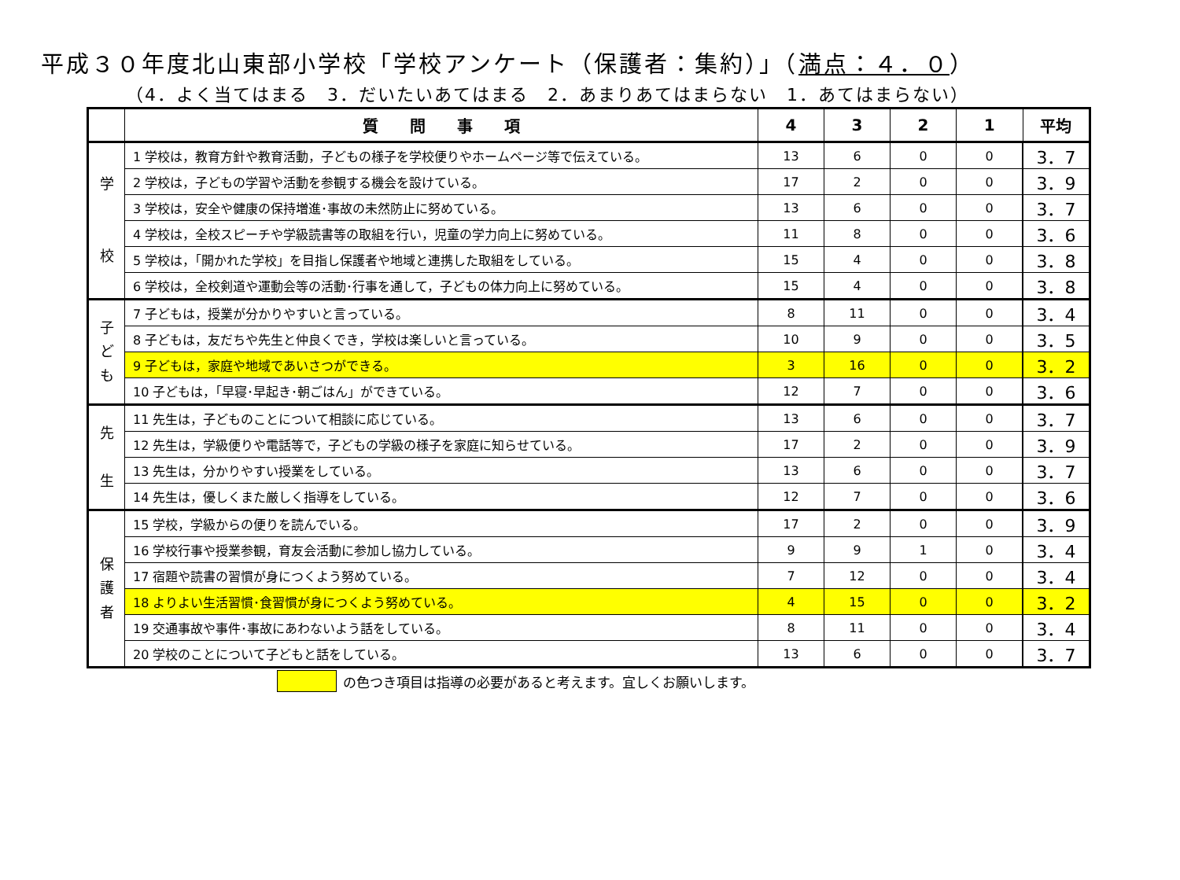平成３０年度北山東部小学校「学校アンケート（保護者：集約）」（満点：４．０）
（4．よく当てはまる　3．だいたいあてはまる　2．あまりあてはまらない　1．あてはまらない）
| | 質 問 事 項 | 4 | 3 | 2 | 1 | 平均 |
| --- | --- | --- | --- | --- | --- | --- |
| 学 校 | 1 学校は，教育方針や教育活動，子どもの様子を学校便りやホームページ等で伝えている。 | 13 | 6 | 0 | 0 | 3．7 |
| | 2 学校は，子どもの学習や活動を参観する機会を設けている。 | 17 | 2 | 0 | 0 | 3．9 |
| | 3 学校は，安全や健康の保持増進･事故の未然防止に努めている。 | 13 | 6 | 0 | 0 | 3．7 |
| | 4 学校は，全校スピーチや学級読書等の取組を行い，児童の学力向上に努めている。 | 11 | 8 | 0 | 0 | 3．6 |
| | 5 学校は，「開かれた学校」を目指し保護者や地域と連携した取組をしている。 | 15 | 4 | 0 | 0 | 3．8 |
| | 6 学校は，全校剣道や運動会等の活動･行事を通して，子どもの体力向上に努めている。 | 15 | 4 | 0 | 0 | 3．8 |
| 子 ど も | 7 子どもは，授業が分かりやすいと言っている。 | 8 | 11 | 0 | 0 | 3．4 |
| | 8 子どもは，友だちや先生と仲良くでき，学校は楽しいと言っている。 | 10 | 9 | 0 | 0 | 3．5 |
| | 9 子どもは，家庭や地域であいさつができる。 | 3 | 16 | 0 | 0 | 3．2 |
| | 10 子どもは，「早寝･早起き･朝ごはん」ができている。 | 12 | 7 | 0 | 0 | 3．6 |
| 先 生 | 11 先生は，子どものことについて相談に応じている。 | 13 | 6 | 0 | 0 | 3．7 |
| | 12 先生は，学級便りや電話等で，子どもの学級の様子を家庭に知らせている。 | 17 | 2 | 0 | 0 | 3．9 |
| | 13 先生は，分かりやすい授業をしている。 | 13 | 6 | 0 | 0 | 3．7 |
| | 14 先生は，優しくまた厳しく指導をしている。 | 12 | 7 | 0 | 0 | 3．6 |
| 保 護 者 | 15 学校，学級からの便りを読んでいる。 | 17 | 2 | 0 | 0 | 3．9 |
| | 16 学校行事や授業参観，育友会活動に参加し協力している。 | 9 | 9 | 1 | 0 | 3．4 |
| | 17 宿題や読書の習慣が身につくよう努めている。 | 7 | 12 | 0 | 0 | 3．4 |
| | 18 よりよい生活習慣･食習慣が身につくよう努めている。 | 4 | 15 | 0 | 0 | 3．2 |
| | 19 交通事故や事件･事故にあわないよう話をしている。 | 8 | 11 | 0 | 0 | 3．4 |
| | 20 学校のことについて子どもと話をしている。 | 13 | 6 | 0 | 0 | 3．7 |
の色つき項目は指導の必要があると考えます。宜しくお願いします。